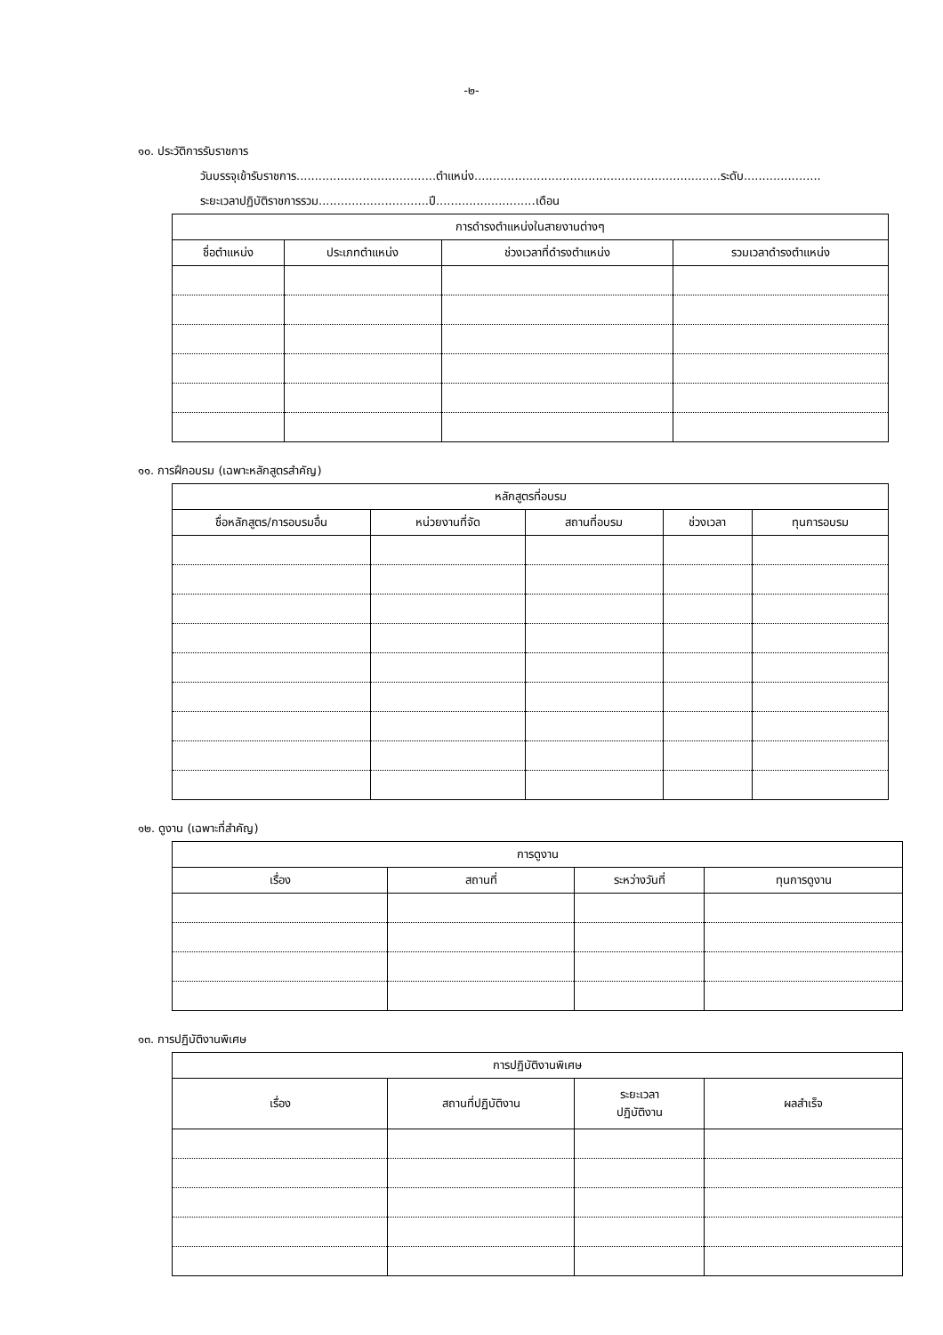-๒-
๑๐. ประวัติการรับราชการ
วันบรรจุเข้ารับราชการ......................................ตำแหน่ง...................................................................ระดับ.....................
ระยะเวลาปฏิบัติราชการรวม..............................ปี...........................เดือน
| การดำรงตำแหน่งในสายงานต่างๆ | | | |
| --- | --- | --- | --- |
| ชื่อตำแหน่ง | ประเภทตำแหน่ง | ช่วงเวลาที่ดำรงตำแหน่ง | รวมเวลาดำรงตำแหน่ง |
๑๑. การฝึกอบรม (เฉพาะหลักสูตรสำคัญ)
| หลักสูตรที่อบรม | | | | |
| --- | --- | --- | --- | --- |
| ชื่อหลักสูตร/การอบรมอื่น | หน่วยงานที่จัด | สถานที่อบรม | ช่วงเวลา | ทุนการอบรม |
๑๒. ดูงาน (เฉพาะที่สำคัญ)
| การดูงาน | | | |
| --- | --- | --- | --- |
| เรื่อง | สถานที่ | ระหว่างวันที่ | ทุนการดูงาน |
๑๓. การปฏิบัติงานพิเศษ
| การปฏิบัติงานพิเศษ | | | |
| --- | --- | --- | --- |
| เรื่อง | สถานที่ปฏิบัติงาน | ระยะเวลา ปฏิบัติงาน | ผลสำเร็จ |